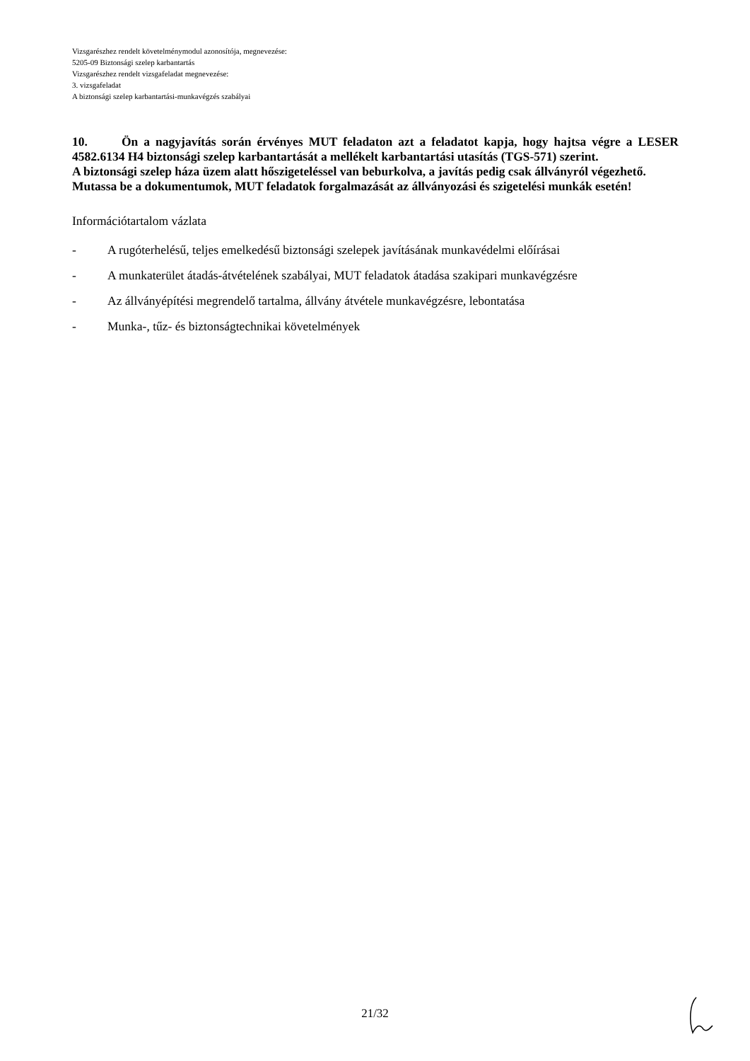Vizsgarészhez rendelt követelménymodul azonosítója, megnevezése:
5205-09 Biztonsági szelep karbantartás
Vizsgarészhez rendelt vizsgafeladat megnevezése:
3. vizsgafeladat
A biztonsági szelep karbantartási-munkavégzés szabályai
10. Ön a nagyjavítás során érvényes MUT feladaton azt a feladatot kapja, hogy hajtsa végre a LESER 4582.6134 H4 biztonsági szelep karbantartását a mellékelt karbantartási utasítás (TGS-571) szerint.
A biztonsági szelep háza üzem alatt hőszigeteléssel van beburkolva, a javítás pedig csak állványról végezhető.
Mutassa be a dokumentumok, MUT feladatok forgalmazását az állványozási és szigetelési munkák esetén!
Információtartalom vázlata
- A rugóterhelésű, teljes emelkedésű biztonsági szelepek javításának munkavédelmi előírásai
- A munkaterület átadás-átvételének szabályai, MUT feladatok átadása szakipari munkavégzésre
- Az állványépítési megrendelő tartalma, állvány átvétele munkavégzésre, lebontatása
- Munka-, tűz- és biztonságtechnikai követelmények
21/32